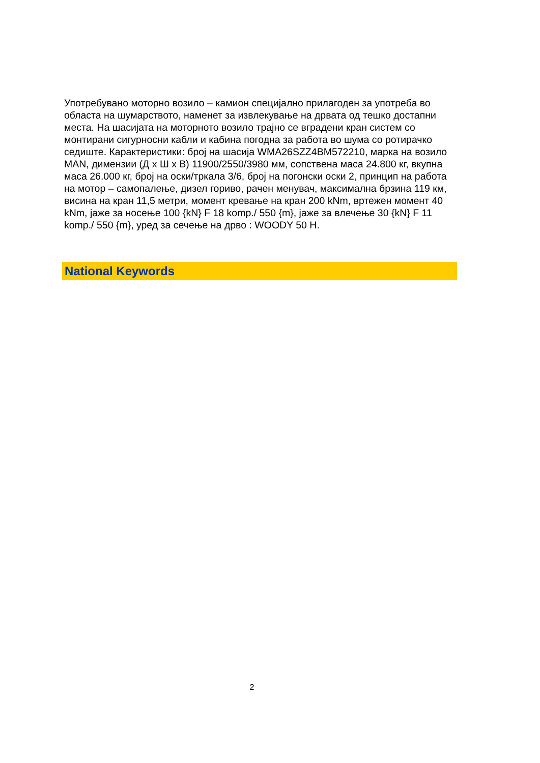Употребувано моторно возило – камион специјално прилагоден за употреба во областа на шумарството, наменет за извлекување на дрвата од тешко достапни места. На шасијата на моторното возило трајно се вградени кран систем со монтирани сигурносни кабли и кабина погодна за работа во шума со ротирачко седиште. Карактеристики: број на шасија WMA26SZZ4BM572210, марка на возило MAN, димензии (Д x Ш x В) 11900/2550/3980 мм, сопствена маса 24.800 кг, вкупна маса 26.000 кг, број на оски/тркала 3/6, број на погонски оски 2, принцип на работа на мотор – самопалење, дизел гориво, рачен менувач, максимална брзина 119 км, висина на кран 11,5 метри, момент кревање на кран 200 kNm, вртежен момент 40 kNm, јаже за носење 100 {kN} F 18 komp./ 550 {m}, јаже за влечење 30 {kN} F 11 komp./ 550 {m}, уред за сечење на дрво : WOODY 50 H.
National Keywords
2